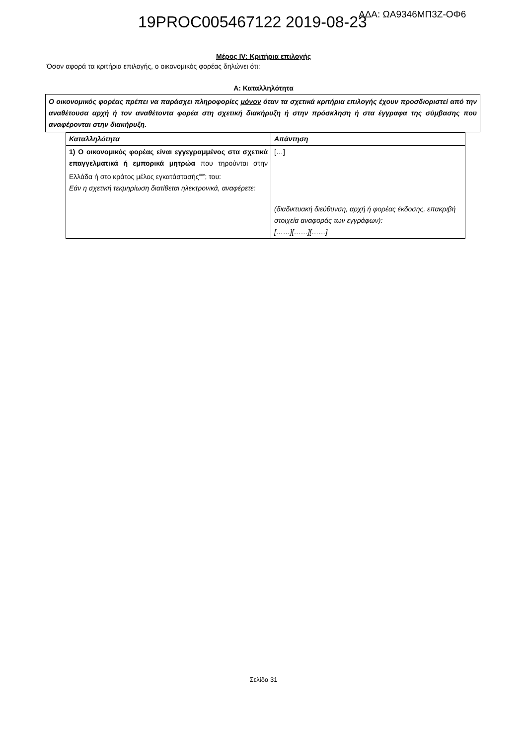19PROC005467122 2019-08-23 ΑΔΑ: ΩΑ9346ΜΠ3Ζ-ΟΦ6
Μέρος IV: Κριτήρια επιλογής
Όσον αφορά τα κριτήρια επιλογής, ο οικονομικός φορέας δηλώνει ότι:
Α: Καταλληλότητα
Ο οικονομικός φορέας πρέπει να παράσχει πληροφορίες μόνον όταν τα σχετικά κριτήρια επιλογής έχουν προσδιοριστεί από την αναθέτουσα αρχή ή τον αναθέτοντα φορέα στη σχετική διακήρυξη ή στην πρόσκληση ή στα έγγραφα της σύμβασης που αναφέρονται στην διακήρυξη.
| Καταλληλότητα | Απάντηση |
| --- | --- |
| 1) Ο οικονομικός φορέας είναι εγγεγραμμένος στα σχετικά επαγγελματικά ή εμπορικά μητρώα που τηρούνται στην Ελλάδα ή στο κράτος μέλος εγκατάστασής<sup>xxv</sup>; του: Εάν η σχετική τεκμηρίωση διατίθεται ηλεκτρονικά, αναφέρετε: | […] (διαδικτυακή διεύθυνση, αρχή ή φορέας έκδοσης, επακριβή στοιχεία αναφοράς των εγγράφων): [……][……][……] |
Σελίδα 31